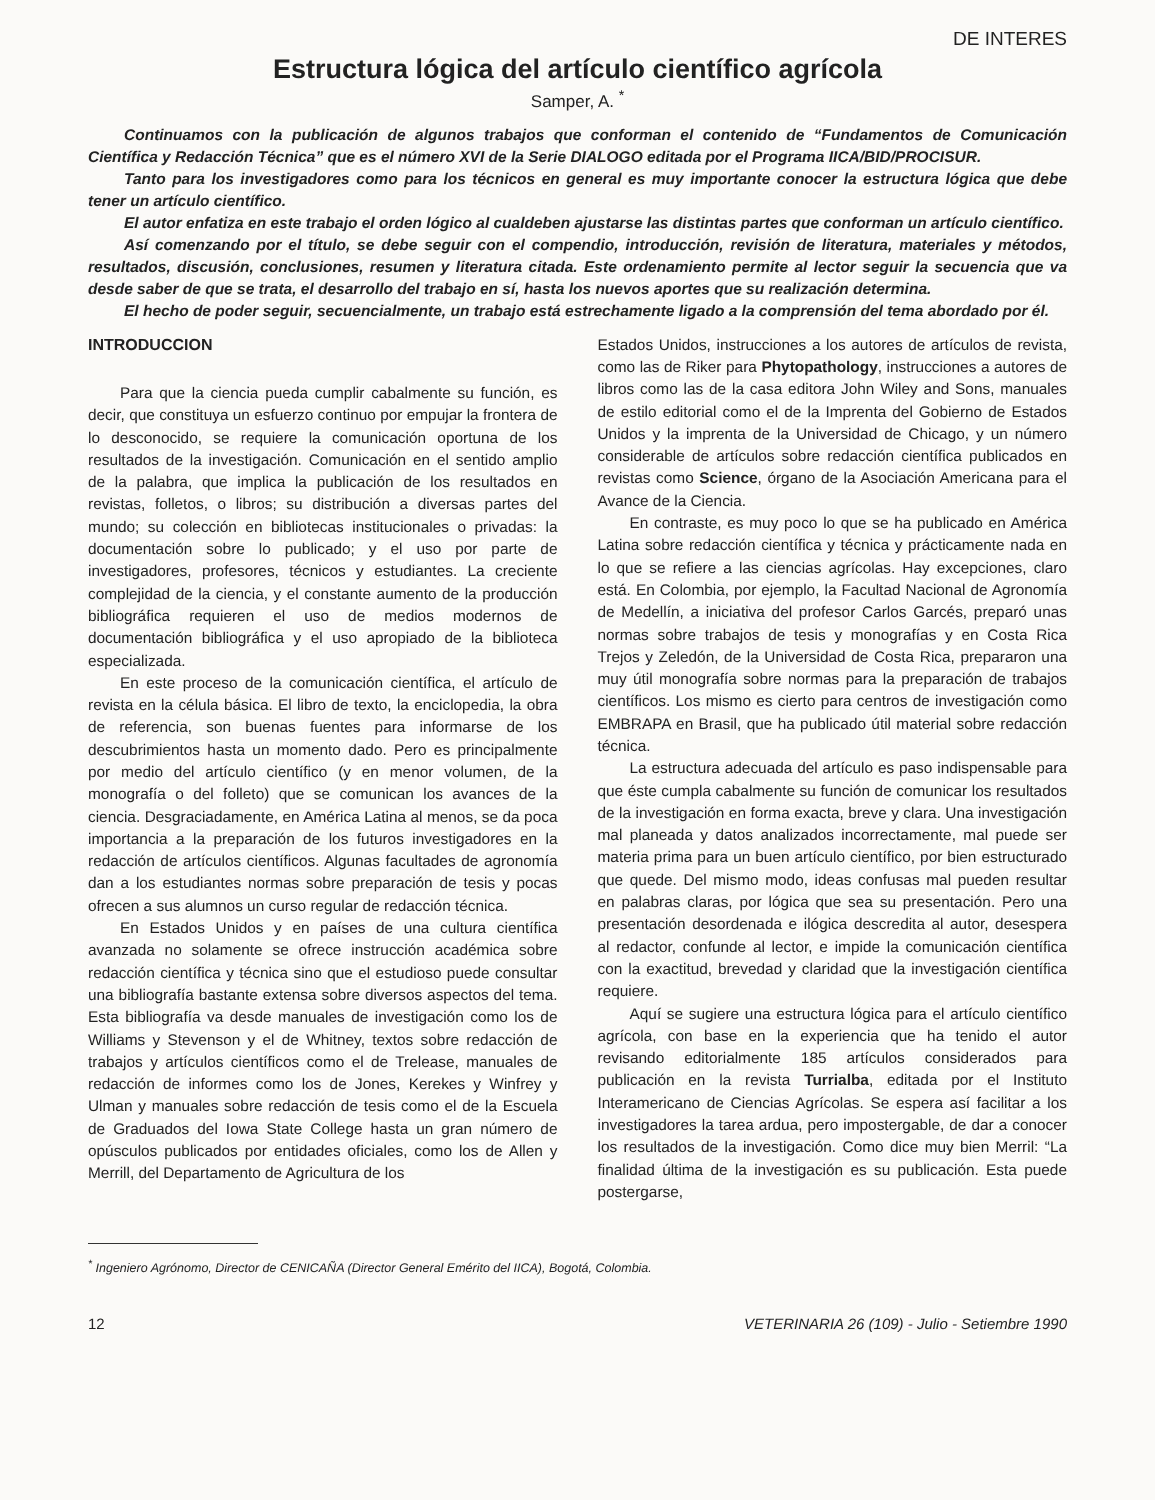DE INTERES
Estructura lógica del artículo científico agrícola
Samper, A. <sup>*</sup>
Continuamos con la publicación de algunos trabajos que conforman el contenido de “Fundamentos de Comunicación Científica y Redacción Técnica” que es el número XVI de la Serie DIALOGO editada por el Programa IICA/BID/PROCISUR.
Tanto para los investigadores como para los técnicos en general es muy importante conocer la estructura lógica que debe tener un artículo científico.
El autor enfatiza en este trabajo el orden lógico al cualdeben ajustarse las distintas partes que conforman un artículo científico.
Así comenzando por el título, se debe seguir con el compendio, introducción, revisión de literatura, materiales y métodos, resultados, discusión, conclusiones, resumen y literatura citada. Este ordenamiento permite al lector seguir la secuencia que va desde saber de que se trata, el desarrollo del trabajo en sí, hasta los nuevos aportes que su realización determina.
El hecho de poder seguir, secuencialmente, un trabajo está estrechamente ligado a la comprensión del tema abordado por él.
INTRODUCCION
Para que la ciencia pueda cumplir cabalmente su función, es decir, que constituya un esfuerzo continuo por empujar la frontera de lo desconocido, se requiere la comunicación oportuna de los resultados de la investigación. Comunicación en el sentido amplio de la palabra, que implica la publicación de los resultados en revistas, folletos, o libros; su distribución a diversas partes del mundo; su colección en bibliotecas institucionales o privadas: la documentación sobre lo publicado; y el uso por parte de investigadores, profesores, técnicos y estudiantes. La creciente complejidad de la ciencia, y el constante aumento de la producción bibliográfica requieren el uso de medios modernos de documentación bibliográfica y el uso apropiado de la biblioteca especializada.
En este proceso de la comunicación científica, el artículo de revista en la célula básica. El libro de texto, la enciclopedia, la obra de referencia, son buenas fuentes para informarse de los descubrimientos hasta un momento dado. Pero es principalmente por medio del artículo científico (y en menor volumen, de la monografía o del folleto) que se comunican los avances de la ciencia. Desgraciadamente, en América Latina al menos, se da poca importancia a la preparación de los futuros investigadores en la redacción de artículos científicos. Algunas facultades de agronomía dan a los estudiantes normas sobre preparación de tesis y pocas ofrecen a sus alumnos un curso regular de redacción técnica.
En Estados Unidos y en países de una cultura científica avanzada no solamente se ofrece instrucción académica sobre redacción científica y técnica sino que el estudioso puede consultar una bibliografía bastante extensa sobre diversos aspectos del tema. Esta bibliografía va desde manuales de investigación como los de Williams y Stevenson y el de Whitney, textos sobre redacción de trabajos y artículos científicos como el de Trelease, manuales de redacción de informes como los de Jones, Kerekes y Winfrey y Ulman y manuales sobre redacción de tesis como el de la Escuela de Graduados del Iowa State College hasta un gran número de opúsculos publicados por entidades oficiales, como los de Allen y Merrill, del Departamento de Agricultura de los
Estados Unidos, instrucciones a los autores de artículos de revista, como las de Riker para Phytopathology, instrucciones a autores de libros como las de la casa editora John Wiley and Sons, manuales de estilo editorial como el de la Imprenta del Gobierno de Estados Unidos y la imprenta de la Universidad de Chicago, y un número considerable de artículos sobre redacción científica publicados en revistas como Science, órgano de la Asociación Americana para el Avance de la Ciencia.
En contraste, es muy poco lo que se ha publicado en América Latina sobre redacción científica y técnica y prácticamente nada en lo que se refiere a las ciencias agrícolas. Hay excepciones, claro está. En Colombia, por ejemplo, la Facultad Nacional de Agronomía de Medellín, a iniciativa del profesor Carlos Garcés, preparó unas normas sobre trabajos de tesis y monografías y en Costa Rica Trejos y Zeledón, de la Universidad de Costa Rica, prepararon una muy útil monografía sobre normas para la preparación de trabajos científicos. Los mismo es cierto para centros de investigación como EMBRAPA en Brasil, que ha publicado útil material sobre redacción técnica.
La estructura adecuada del artículo es paso indispensable para que éste cumpla cabalmente su función de comunicar los resultados de la investigación en forma exacta, breve y clara. Una investigación mal planeada y datos analizados incorrectamente, mal puede ser materia prima para un buen artículo científico, por bien estructurado que quede. Del mismo modo, ideas confusas mal pueden resultar en palabras claras, por lógica que sea su presentación. Pero una presentación desordenada e ilógica descredita al autor, desespera al redactor, confunde al lector, e impide la comunicación científica con la exactitud, brevedad y claridad que la investigación científica requiere.
Aquí se sugiere una estructura lógica para el artículo científico agrícola, con base en la experiencia que ha tenido el autor revisando editorialmente 185 artículos considerados para publicación en la revista Turrialba, editada por el Instituto Interamericano de Ciencias Agrícolas. Se espera así facilitar a los investigadores la tarea ardua, pero impostergable, de dar a conocer los resultados de la investigación. Como dice muy bien Merril: “La finalidad última de la investigación es su publicación. Esta puede postergarse,
<sup>*</sup> Ingeniero Agrónomo, Director de CENICAÑA (Director General Emérito del IICA), Bogotá, Colombia.
12 VETERINARIA 26 (109) - Julio - Setiembre 1990